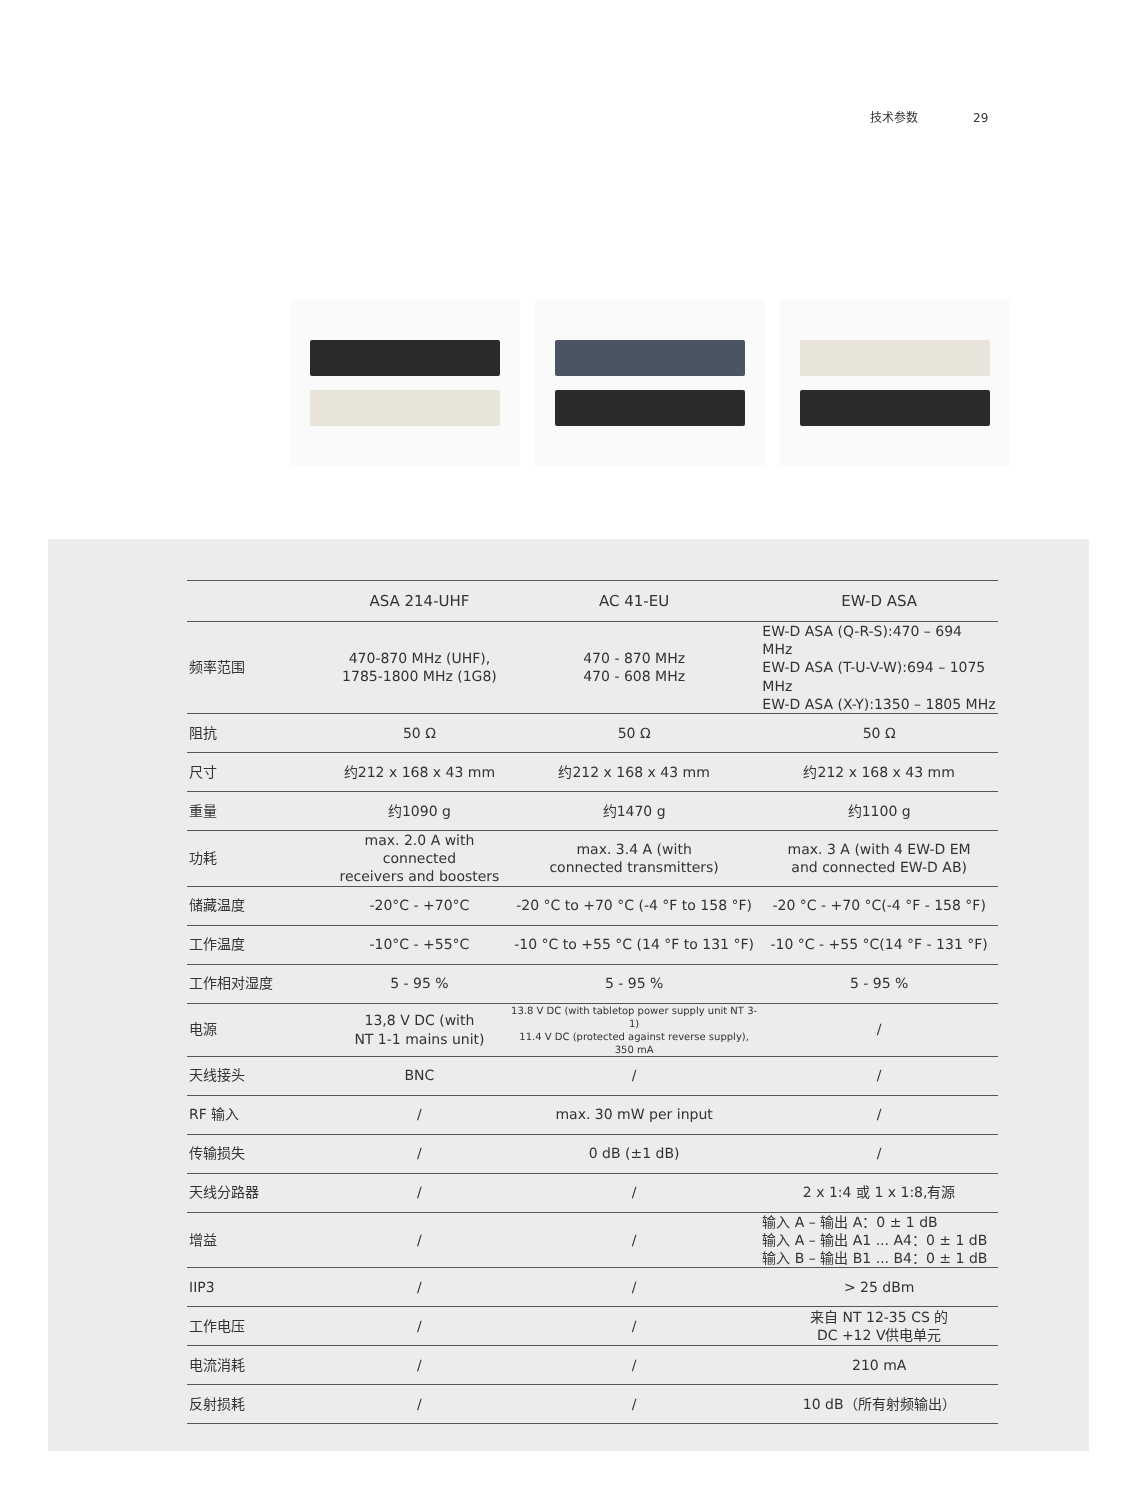技术参数 29
| | ASA 214-UHF | AC 41-EU | EW-D ASA |
| --- | --- | --- | --- |
| 频率范围 | 470-870 MHz (UHF), 1785-1800 MHz (1G8) | 470 - 870 MHz 470 - 608 MHz | EW-D ASA (Q-R-S):470 – 694 MHz EW-D ASA (T-U-V-W):694 – 1075 MHz EW-D ASA (X-Y):1350 – 1805 MHz |
| 阻抗 | 50 Ω | 50 Ω | 50 Ω |
| 尺寸 | 约212 x 168 x 43 mm | 约212 x 168 x 43 mm | 约212 x 168 x 43 mm |
| 重量 | 约1090 g | 约1470 g | 约1100 g |
| 功耗 | max. 2.0 A with connected receivers and boosters | max. 3.4 A (with connected transmitters) | max. 3 A (with 4 EW-D EM and connected EW-D AB) |
| 储藏温度 | -20°C - +70°C | -20 °C to +70 °C (-4 °F to 158 °F) | -20 °C - +70 °C(-4 °F - 158 °F) |
| 工作温度 | -10°C - +55°C | -10 °C to +55 °C (14 °F to 131 °F) | -10 °C - +55 °C(14 °F - 131 °F) |
| 工作相对湿度 | 5 - 95 % | 5 - 95 % | 5 - 95 % |
| 电源 | 13,8 V DC (with NT 1-1 mains unit) | 13.8 V DC (with tabletop power supply unit NT 3-1) 11.4 V DC (protected against reverse supply), 350 mA | / |
| 天线接头 | BNC | / | / |
| RF 输入 | / | max. 30 mW per input | / |
| 传输损失 | / | 0 dB (±1 dB) | / |
| 天线分路器 | / | / | 2 x 1:4 或 1 x 1:8,有源 |
| 增益 | / | / | 输入 A – 输出 A：0 ± 1 dB 输入 A – 输出 A1 ... A4：0 ± 1 dB 输入 B – 输出 B1 ... B4：0 ± 1 dB |
| IIP3 | / | / | > 25 dBm |
| 工作电压 | / | / | 来自 NT 12-35 CS 的 DC +12 V供电单元 |
| 电流消耗 | / | / | 210 mA |
| 反射损耗 | / | / | 10 dB（所有射频输出） |